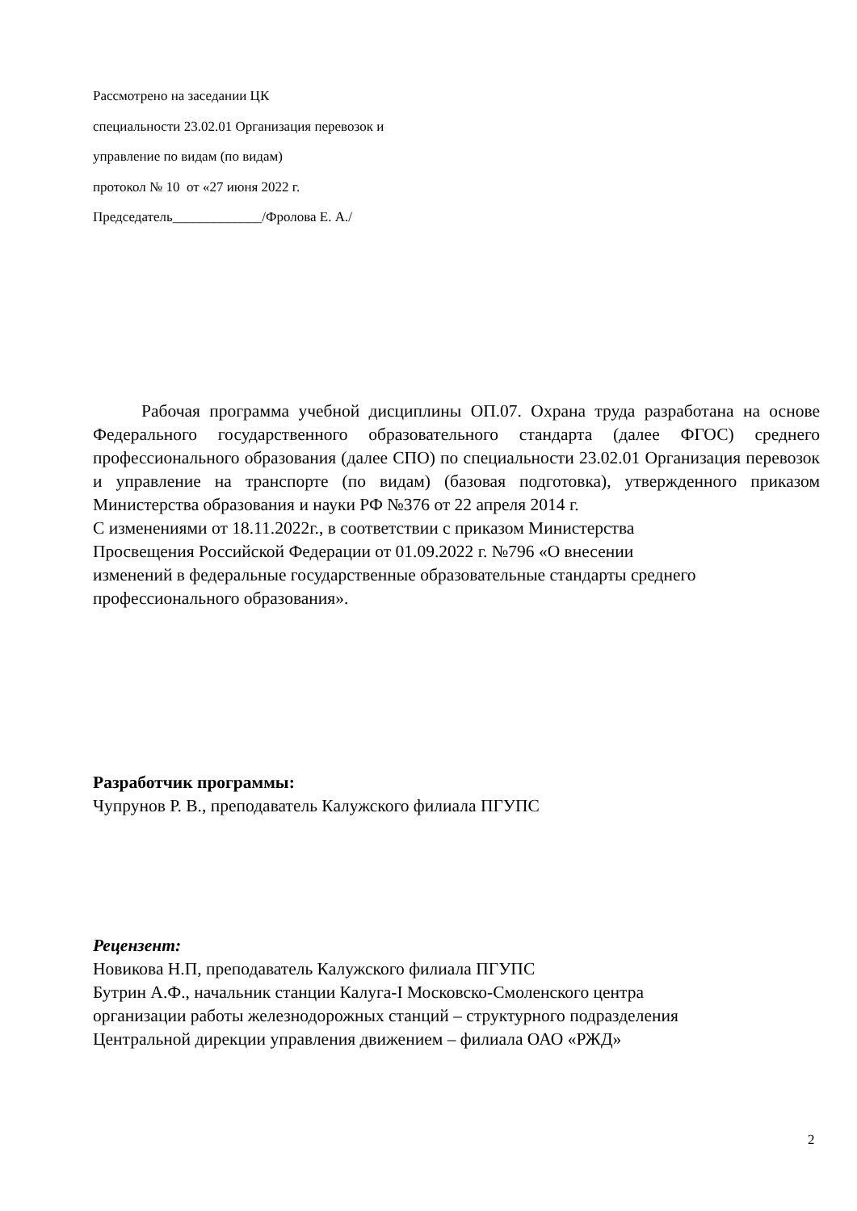Рассмотрено на заседании ЦК
специальности 23.02.01 Организация перевозок и
управление по видам (по видам)
протокол № 10 от «27 июня 2022 г.
Председатель_____________/Фролова Е. А./
Рабочая программа учебной дисциплины ОП.07. Охрана труда разработана на основе Федерального государственного образовательного стандарта (далее ФГОС) среднего профессионального образования (далее СПО) по специальности 23.02.01 Организация перевозок и управление на транспорте (по видам) (базовая подготовка), утвержденного приказом Министерства образования и науки РФ №376 от 22 апреля 2014 г.
С изменениями от 18.11.2022г., в соответствии с приказом Министерства
Просвещения Российской Федерации от 01.09.2022 г. №796 «О внесении
изменений в федеральные государственные образовательные стандарты среднего
профессионального образования».
Разработчик программы:
Чупрунов Р. В., преподаватель Калужского филиала ПГУПС
Рецензент:
Новикова Н.П, преподаватель Калужского филиала ПГУПС
Бутрин А.Ф., начальник станции Калуга-I Московско-Смоленского центра
организации работы железнодорожных станций – структурного подразделения
Центральной дирекции управления движением – филиала ОАО «РЖД»
2